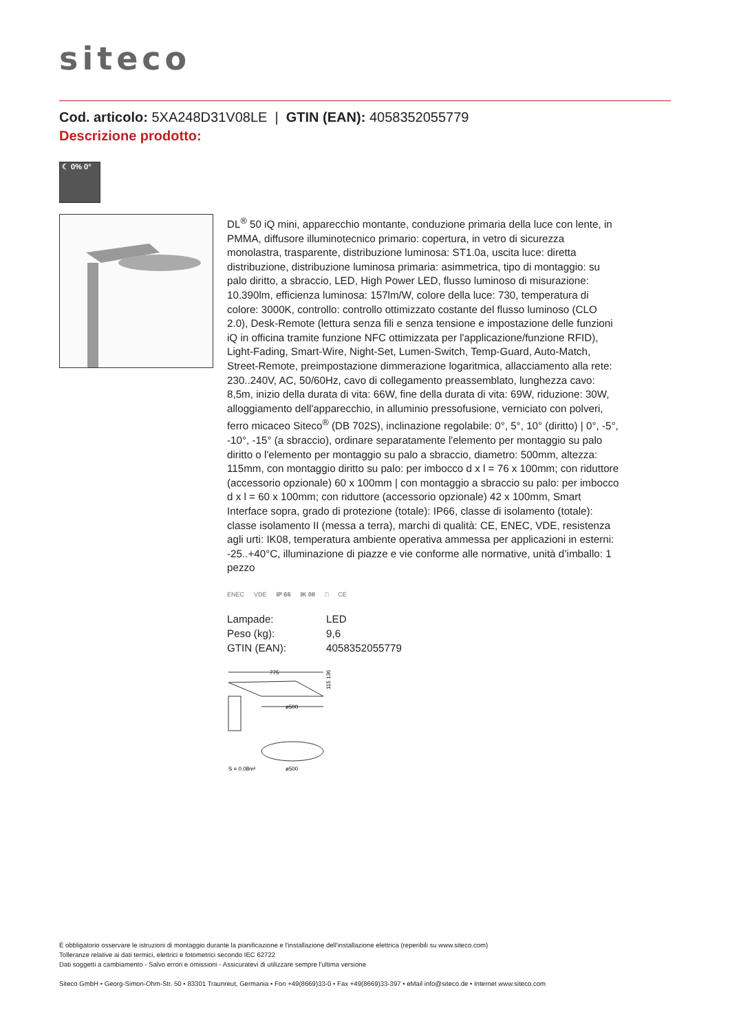siteco
Cod. articolo: 5XA248D31V08LE | GTIN (EAN): 4058352055779
Descrizione prodotto:
☾ 0% 0°
DL<sup>®</sup> 50 iQ mini, apparecchio montante, conduzione primaria della luce con lente, in PMMA, diffusore illuminotecnico primario: copertura, in vetro di sicurezza monolastra, trasparente, distribuzione luminosa: ST1.0a, uscita luce: diretta distribuzione, distribuzione luminosa primaria: asimmetrica, tipo di montaggio: su palo diritto, a sbraccio, LED, High Power LED, flusso luminoso di misurazione: 10.390lm, efficienza luminosa: 157lm/W, colore della luce: 730, temperatura di colore: 3000K, controllo: controllo ottimizzato costante del flusso luminoso (CLO 2.0), Desk-Remote (lettura senza fili e senza tensione e impostazione delle funzioni iQ in officina tramite funzione NFC ottimizzata per l'applicazione/funzione RFID), Light-Fading, Smart-Wire, Night-Set, Lumen-Switch, Temp-Guard, Auto-Match, Street-Remote, preimpostazione dimmerazione logaritmica, allacciamento alla rete: 230..240V, AC, 50/60Hz, cavo di collegamento preassemblato, lunghezza cavo: 8,5m, inizio della durata di vita: 66W, fine della durata di vita: 69W, riduzione: 30W, alloggiamento dell'apparecchio, in alluminio pressofusione, verniciato con polveri, ferro micaceo Siteco<sup>®</sup> (DB 702S), inclinazione regolabile: 0°, 5°, 10° (diritto) | 0°, -5°, -10°, -15° (a sbraccio), ordinare separatamente l'elemento per montaggio su palo diritto o l'elemento per montaggio su palo a sbraccio, diametro: 500mm, altezza: 115mm, con montaggio diritto su palo: per imbocco d x l = 76 x 100mm; con riduttore (accessorio opzionale) 60 x 100mm | con montaggio a sbraccio su palo: per imbocco d x l = 60 x 100mm; con riduttore (accessorio opzionale) 42 x 100mm, Smart Interface sopra, grado di protezione (totale): IP66, classe di isolamento (totale): classe isolamento II (messa a terra), marchi di qualità: CE, ENEC, VDE, resistenza agli urti: IK08, temperatura ambiente operativa ammessa per applicazioni in esterni: -25..+40°C, illuminazione di piazze e vie conforme alle normative, unità d’imballo: 1 pezzo
ENEC VDE IP 66 IK 08 □ CE
| Lampade: | LED |
| Peso (kg): | 9,6 |
| GTIN (EAN): | 4058352055779 |
775
ø500
115 136
S = 0.08m²
ø500
È obbligatorio osservare le istruzioni di montaggio durante la pianificazione e l'installazione dell'installazione elettrica (reperibili su www.siteco.com)
Tolleranze relative ai dati termici, elettrici e fotometrici secondo IEC 62722
Dati soggetti a cambiamento - Salvo errori e omissioni - Assicuratevi di utilizzare sempre l'ultima versione
Siteco GmbH • Georg-Simon-Ohm-Str. 50 • 83301 Traunreut, Germania • Fon +49(8669)33-0 • Fax +49(8669)33-397 • eMail info@siteco.de • Internet www.siteco.com